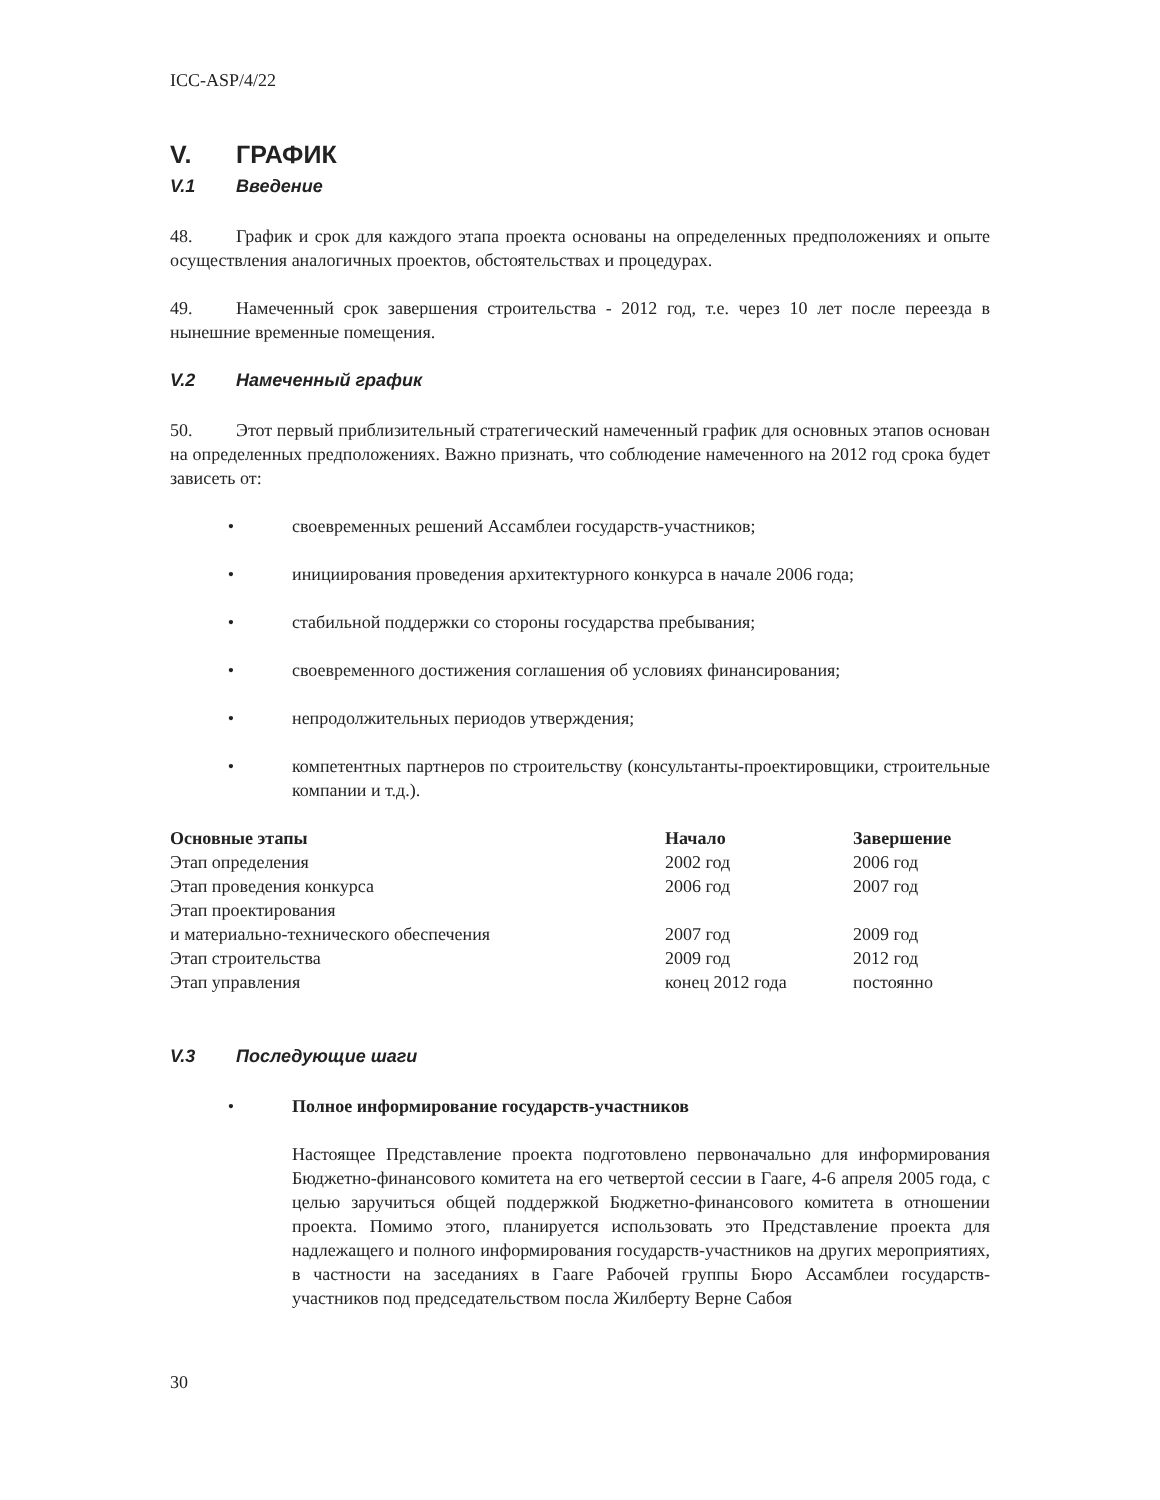ICC-ASP/4/22
V. ГРАФИК
V.1 Введение
48. График и срок для каждого этапа проекта основаны на определенных предположениях и опыте осуществления аналогичных проектов, обстоятельствах и процедурах.
49. Намеченный срок завершения строительства - 2012 год, т.е. через 10 лет после переезда в нынешние временные помещения.
V.2 Намеченный график
50. Этот первый приблизительный стратегический намеченный график для основных этапов основан на определенных предположениях. Важно признать, что соблюдение намеченного на 2012 год срока будет зависеть от:
• своевременных решений Ассамблеи государств-участников;
• инициирования проведения архитектурного конкурса в начале 2006 года;
• стабильной поддержки со стороны государства пребывания;
• своевременного достижения соглашения об условиях финансирования;
• непродолжительных периодов утверждения;
• компетентных партнеров по строительству (консультанты-проектировщики, строительные компании и т.д.).
| Основные этапы | Начало | Завершение |
| --- | --- | --- |
| Этап определения | 2002 год | 2006 год |
| Этап проведения конкурса | 2006 год | 2007 год |
| Этап проектирования и материально-технического обеспечения | 2007 год | 2009 год |
| Этап строительства | 2009 год | 2012 год |
| Этап управления | конец 2012 года | постоянно |
V.3 Последующие шаги
• Полное информирование государств-участников
Настоящее Представление проекта подготовлено первоначально для информирования Бюджетно-финансового комитета на его четвертой сессии в Гааге, 4-6 апреля 2005 года, с целью заручиться общей поддержкой Бюджетно-финансового комитета в отношении проекта. Помимо этого, планируется использовать это Представление проекта для надлежащего и полного информирования государств-участников на других мероприятиях, в частности на заседаниях в Гааге Рабочей группы Бюро Ассамблеи государств-участников под председательством посла Жилберту Верне Сабоя
30